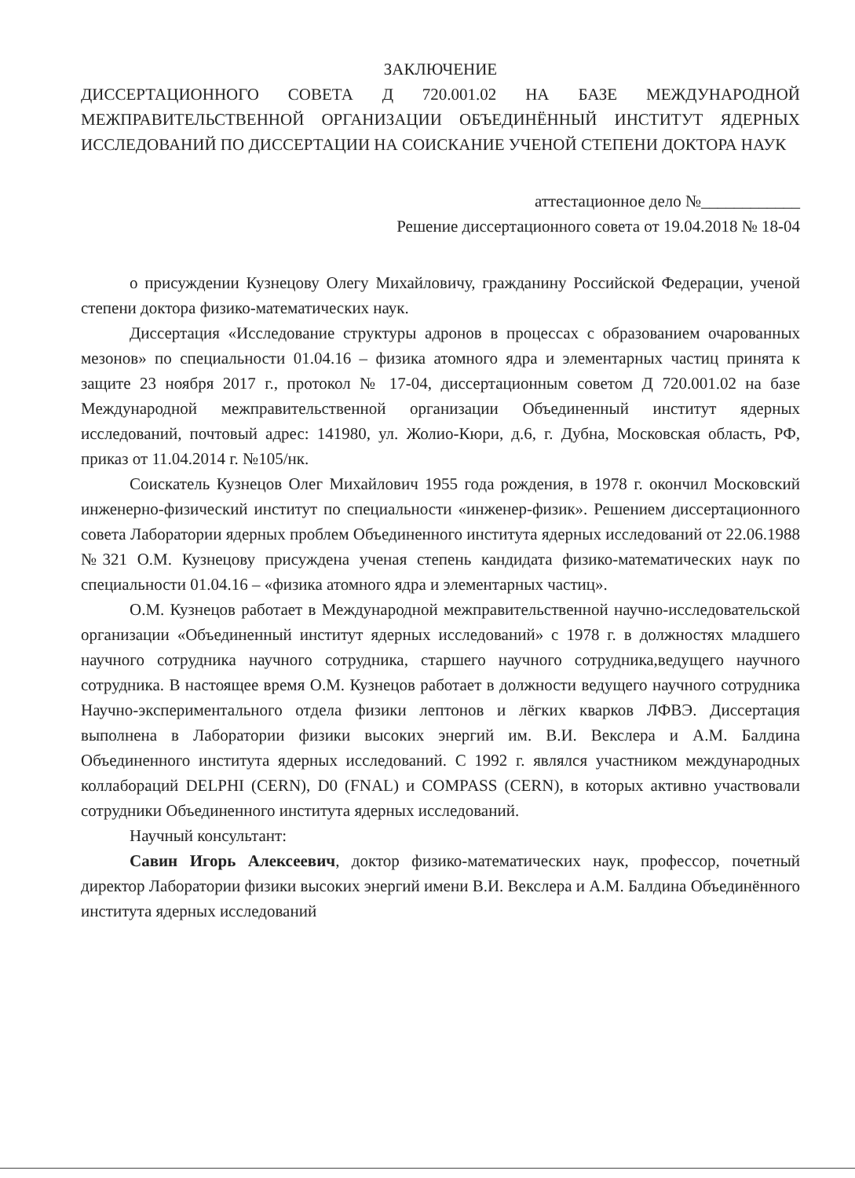ЗАКЛЮЧЕНИЕ
ДИССЕРТАЦИОННОГО СОВЕТА Д 720.001.02 НА БАЗЕ МЕЖДУНАРОДНОЙ МЕЖПРАВИТЕЛЬСТВЕННОЙ ОРГАНИЗАЦИИ ОБЪЕДИНЁННЫЙ ИНСТИТУТ ЯДЕРНЫХ ИССЛЕДОВАНИЙ ПО ДИССЕРТАЦИИ НА СОИСКАНИЕ УЧЕНОЙ СТЕПЕНИ ДОКТОРА НАУК
аттестационное дело №____________
Решение диссертационного совета от 19.04.2018 № 18-04
о присуждении Кузнецову Олегу Михайловичу, гражданину Российской Федерации, ученой степени доктора физико-математических наук.
Диссертация «Исследование структуры адронов в процессах с образованием очарованных мезонов» по специальности 01.04.16 – физика атомного ядра и элементарных частиц принята к защите 23 ноября 2017 г., протокол № 17-04, диссертационным советом Д 720.001.02 на базе Международной межправительственной организации Объединенный институт ядерных исследований, почтовый адрес: 141980, ул. Жолио-Кюри, д.6, г. Дубна, Московская область, РФ, приказ от 11.04.2014 г. №105/нк.
Соискатель Кузнецов Олег Михайлович 1955 года рождения, в 1978 г. окончил Московский инженерно-физический институт по специальности «инженер-физик». Решением диссертационного совета Лаборатории ядерных проблем Объединенного института ядерных исследований от 22.06.1988 №321 О.М. Кузнецову присуждена ученая степень кандидата физико-математических наук по специальности 01.04.16 – «физика атомного ядра и элементарных частиц».
О.М. Кузнецов работает в Международной межправительственной научно-исследовательской организации «Объединенный институт ядерных исследований» с 1978 г. в должностях младшего научного сотрудника научного сотрудника, старшего научного сотрудника,ведущего научного сотрудника. В настоящее время О.М. Кузнецов работает в должности ведущего научного сотрудника Научно-экспериментального отдела физики лептонов и лёгких кварков ЛФВЭ. Диссертация выполнена в Лаборатории физики высоких энергий им. В.И. Векслера и А.М. Балдина Объединенного института ядерных исследований. С 1992 г. являлся участником международных коллабораций DELPHI (CERN), D0 (FNAL) и COMPASS (CERN), в которых активно участвовали сотрудники Объединенного института ядерных исследований.
Научный консультант:
Савин Игорь Алексеевич, доктор физико-математических наук, профессор, почетный директор Лаборатории физики высоких энергий имени В.И. Векслера и А.М. Балдина Объединённого института ядерных исследований